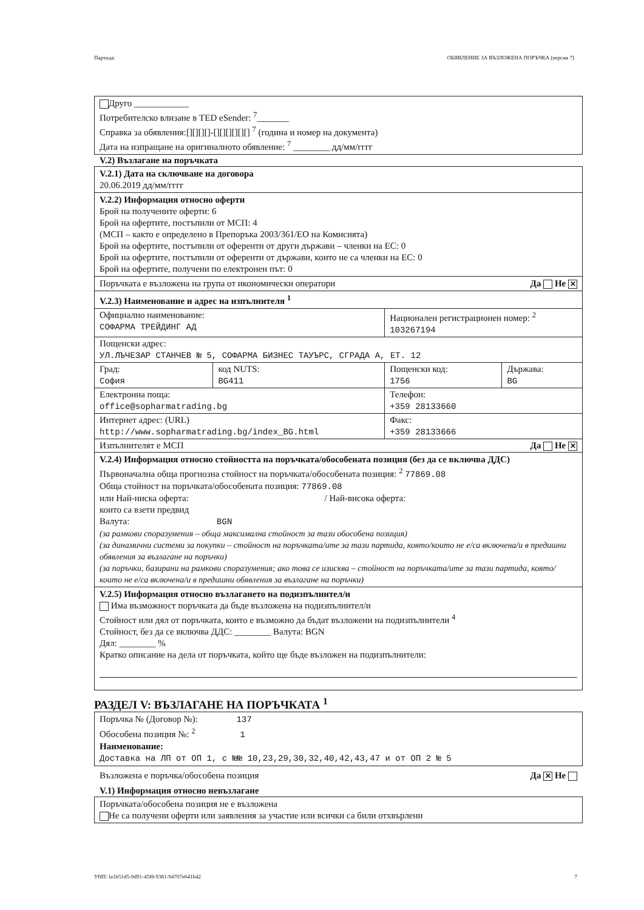Партида: ОБЯВЛЕНИЕ ЗА ВЪЗЛОЖЕНА ПОРЪЧКА (версия 7)
Друго ____________
Потребителско влизане в TED eSender: <sup>7</sup>_______
Справка за обявления:[][][][]-[][][][][][] <sup>7</sup> (година и номер на документа)
Дата на изпращане на оригиналното обявление: <sup>7</sup> ________ дд/мм/гггг
V.2) Възлагане на поръчката
V.2.1) Дата на сключване на договора
20.06.2019 дд/мм/гггг
V.2.2) Информация относно оферти
Брой на получените оферти: 6
Брой на офертите, постъпили от МСП: 4
(МСП – както е определено в Препоръка 2003/361/ЕО на Комисията)
Брой на офертите, постъпили от оференти от други държави – членки на ЕС: 0
Брой на офертите, постъпили от оференти от държави, които не са членки на ЕС: 0
Брой на офертите, получени по електронен път: 0
Поръчката е възложена на група от икономически оператори Да Не ✕
V.2.3) Наименование и адрес на изпълнителя <sup>1</sup>
| Официално наименование: СОФАРМА ТРЕЙДИНГ АД | | Национален регистрационен номер: <sup>2</sup> 103267194 | |
| Пощенски адрес: УЛ.ЛЪЧЕЗАР СТАНЧЕВ № 5, СОФАРМА БИЗНЕС ТАУЪРС, СГРАДА А, ЕТ. 12 | | | |
| Град: София | код NUTS: BG411 | Пощенски код: 1756 | Държава: BG |
| Електронна поща: office@sopharmatrading.bg | | Телефон: +359 28133660 | |
| Интернет адрес: (URL) http://www.sopharmatrading.bg/index_BG.html | | Факс: +359 28133666 | |
| Изпълнителят е МСП Да Не ✕ | | | |
V.2.4) Информация относно стойността на поръчката/обособената позиция (без да се включва ДДС)
Първоначална обща прогнозна стойност на поръчката/обособената позиция: <sup>2</sup> 77869.08
Обща стойност на поръчката/обособената позиция: 77869.08
или Най-ниска оферта: / Най-висока оферта:
които са взети предвид
Валута: BGN
(за рамкови споразумения – обща максимална стойност за тази обособена позиция)
(за динамични системи за покупки – стойност на поръчката/ите за тази партида, която/които не е/са включена/и в предишни обявления за възлагане на поръчки)
(за поръчки, базирани на рамкови споразумения; ако това се изисква – стойност на поръчката/ите за тази партида, която/които не е/са включена/и в предишни обявления за възлагане на поръчки)
V.2.5) Информация относно възлагането на подизпълнител/и
Има възможност поръчката да бъде възложена на подизпълнител/и
Стойност или дял от поръчката, които е възможно да бъдат възложени на подизпълнители <sup>4</sup>
Стойност, без да се включва ДДС: ________ Валута: BGN
Дял: ________ %
Кратко описание на дела от поръчката, който ще бъде възложен на подизпълнители:
РАЗДЕЛ V: ВЪЗЛАГАНЕ НА ПОРЪЧКАТА <sup>1</sup>
Поръчка № (Договор №): 137
Обособена позиция №: <sup>2</sup> 1
Наименование:
Доставка на ЛП от ОП 1, с №№ 10,23,29,30,32,40,42,43,47 и от ОП 2 № 5
Възложена е поръчка/обособена позиция Да ✕ Не
V.1) Информация относно невъзлагане
Поръчката/обособена позиция не е възложена
Не са получени оферти или заявления за участие или всички са били отхвърлени
УНП: fa1b51d5-0d91-45f8-9381-94707e641b42 7